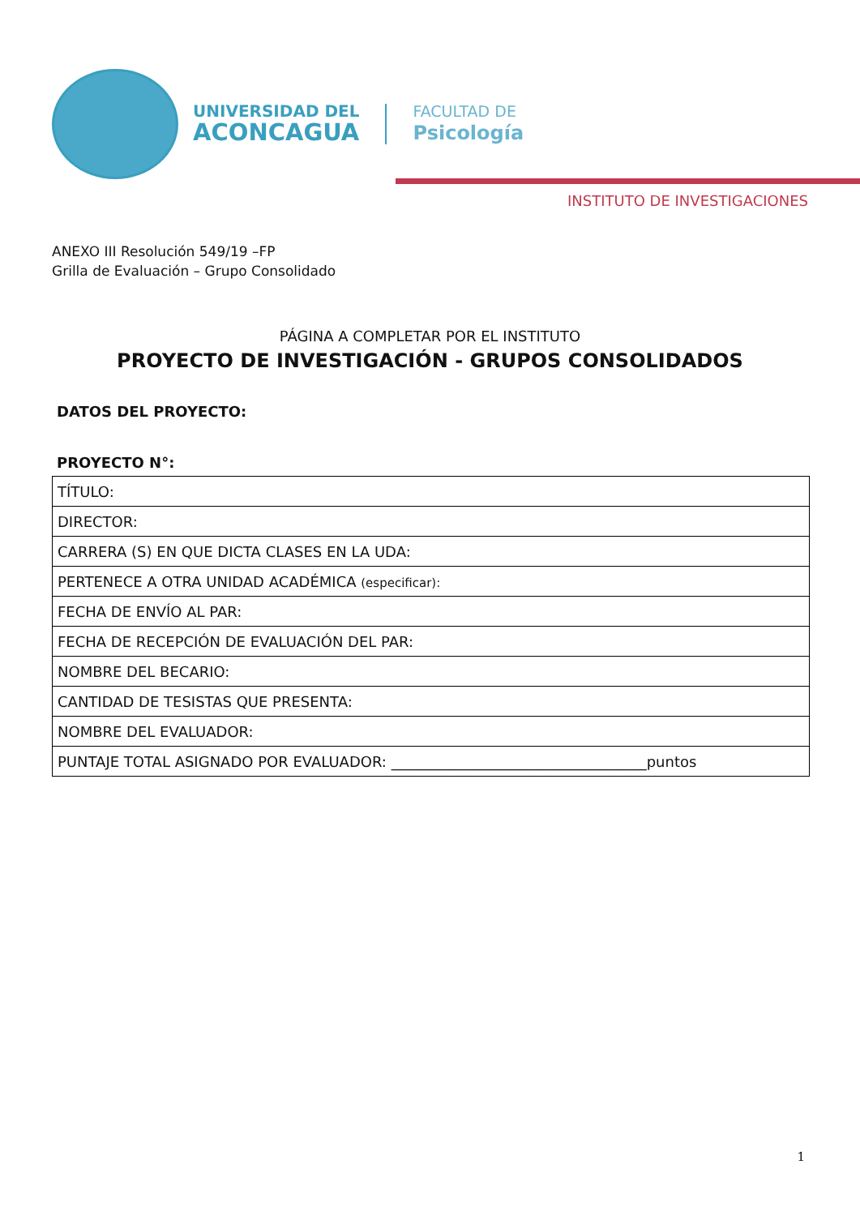UNIVERSIDAD DEL
ACONCAGUA
FACULTAD DE
Psicología
INSTITUTO DE INVESTIGACIONES
ANEXO III Resolución 549/19 –FP
Grilla de Evaluación – Grupo Consolidado
PÁGINA A COMPLETAR POR EL INSTITUTO
PROYECTO DE INVESTIGACIÓN - GRUPOS CONSOLIDADOS
DATOS DEL PROYECTO:
PROYECTO N°:
| TÍTULO: |
| DIRECTOR: |
| CARRERA (S) EN QUE DICTA CLASES EN LA UDA: |
| PERTENECE A OTRA UNIDAD ACADÉMICA (especificar): |
| FECHA DE ENVÍO AL PAR: |
| FECHA DE RECEPCIÓN DE EVALUACIÓN DEL PAR: |
| NOMBRE DEL BECARIO: |
| CANTIDAD DE TESISTAS QUE PRESENTA: |
| NOMBRE DEL EVALUADOR: |
| PUNTAJE TOTAL ASIGNADO POR EVALUADOR: ___________________________________puntos |
1